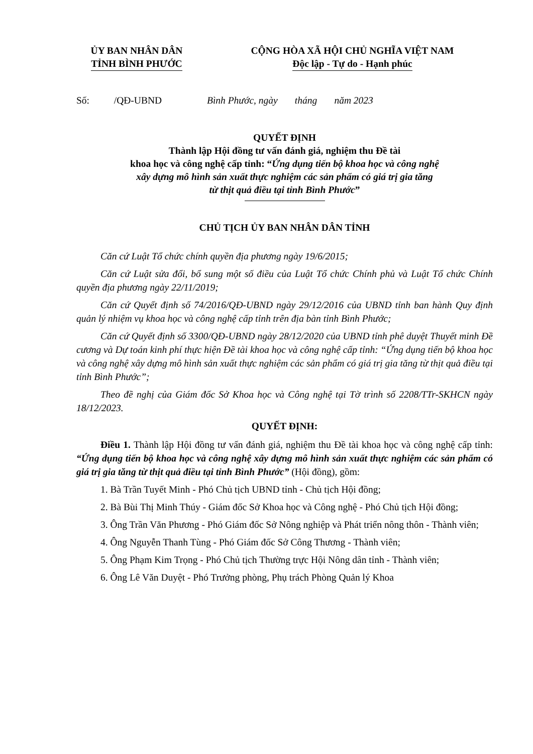ỦY BAN NHÂN DÂN
TỈNH BÌNH PHƯỚC
CỘNG HÒA XÃ HỘI CHỦ NGHĨA VIỆT NAM
Độc lập - Tự do - Hạnh phúc
Số: /QĐ-UBND Bình Phước, ngày tháng năm 2023
QUYẾT ĐỊNH
Thành lập Hội đồng tư vấn đánh giá, nghiệm thu Đề tài
khoa học và công nghệ cấp tỉnh: “Ứng dụng tiến bộ khoa học và công nghệ
xây dựng mô hình sản xuất thực nghiệm các sản phẩm có giá trị gia tăng
từ thịt quả điều tại tỉnh Bình Phước”
CHỦ TỊCH ỦY BAN NHÂN DÂN TỈNH
Căn cứ Luật Tổ chức chính quyền địa phương ngày 19/6/2015;
Căn cứ Luật sửa đổi, bổ sung một số điều của Luật Tổ chức Chính phủ và Luật Tổ chức Chính quyền địa phương ngày 22/11/2019;
Căn cứ Quyết định số 74/2016/QĐ-UBND ngày 29/12/2016 của UBND tỉnh ban hành Quy định quản lý nhiệm vụ khoa học và công nghệ cấp tỉnh trên địa bàn tỉnh Bình Phước;
Căn cứ Quyết định số 3300/QĐ-UBND ngày 28/12/2020 của UBND tỉnh phê duyệt Thuyết minh Đề cương và Dự toán kinh phí thực hiện Đề tài khoa học và công nghệ cấp tỉnh: “Ứng dụng tiến bộ khoa học và công nghệ xây dựng mô hình sản xuất thực nghiệm các sản phẩm có giá trị gia tăng từ thịt quả điều tại tỉnh Bình Phước”;
Theo đề nghị của Giám đốc Sở Khoa học và Công nghệ tại Tờ trình số 2208/TTr-SKHCN ngày 18/12/2023.
QUYẾT ĐỊNH:
Điều 1. Thành lập Hội đồng tư vấn đánh giá, nghiệm thu Đề tài khoa học và công nghệ cấp tỉnh: “Ứng dụng tiến bộ khoa học và công nghệ xây dựng mô hình sản xuất thực nghiệm các sản phẩm có giá trị gia tăng từ thịt quả điều tại tỉnh Bình Phước” (Hội đồng), gồm:
1. Bà Trần Tuyết Minh - Phó Chủ tịch UBND tỉnh - Chủ tịch Hội đồng;
2. Bà Bùi Thị Minh Thúy - Giám đốc Sở Khoa học và Công nghệ - Phó Chủ tịch Hội đồng;
3. Ông Trần Văn Phương - Phó Giám đốc Sở Nông nghiệp và Phát triển nông thôn - Thành viên;
4. Ông Nguyễn Thanh Tùng - Phó Giám đốc Sở Công Thương - Thành viên;
5. Ông Phạm Kim Trọng - Phó Chủ tịch Thường trực Hội Nông dân tỉnh - Thành viên;
6. Ông Lê Văn Duyệt - Phó Trưởng phòng, Phụ trách Phòng Quản lý Khoa